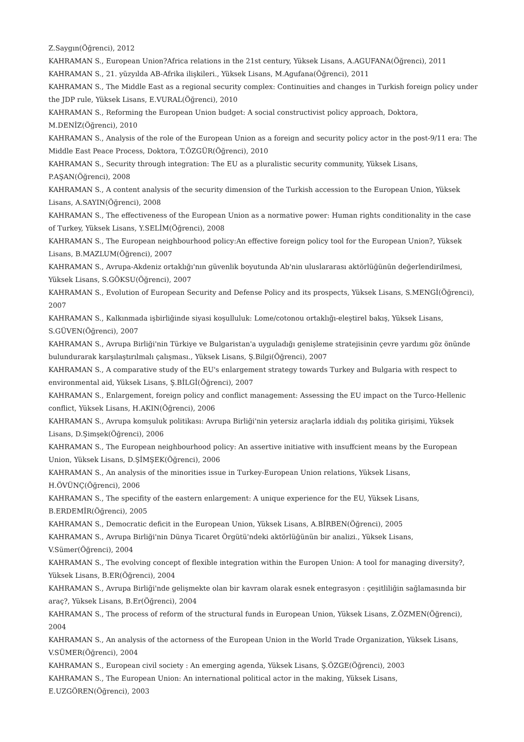Z.Saygın(Öğrenci), 2012
KAHRAMAN S., European Union?Africa relations in the 21st century, Yüksek Lisans, A.AGUFANA(Öğrenci), 2011
KAHRAMAN S., 21. yüzyılda AB-Afrika ilişkileri., Yüksek Lisans, M.Agufana(Öğrenci), 2011
KAHRAMAN S., The Middle East as a regional security complex: Continuities and changes in Turkish foreign policy under the JDP rule, Yüksek Lisans, E.VURAL(Öğrenci), 2010
KAHRAMAN S., Reforming the European Union budget: A social constructivist policy approach, Doktora, M.DENİZ(Öğrenci), 2010
KAHRAMAN S., Analysis of the role of the European Union as a foreign and security policy actor in the post-9/11 era: The Middle East Peace Process, Doktora, T.ÖZGÜR(Öğrenci), 2010
KAHRAMAN S., Security through integration: The EU as a pluralistic security community, Yüksek Lisans, P.AŞAN(Öğrenci), 2008
KAHRAMAN S., A content analysis of the security dimension of the Turkish accession to the European Union, Yüksek Lisans, A.SAYIN(Öğrenci), 2008
KAHRAMAN S., The effectiveness of the European Union as a normative power: Human rights conditionality in the case of Turkey, Yüksek Lisans, Y.SELİM(Öğrenci), 2008
KAHRAMAN S., The European neighbourhood policy:An effective foreign policy tool for the European Union?, Yüksek Lisans, B.MAZLUM(Öğrenci), 2007
KAHRAMAN S., Avrupa-Akdeniz ortaklığı'nın güvenlik boyutunda Ab'nin uluslararası aktörlüğünün değerlendirilmesi, Yüksek Lisans, S.GÖKSU(Öğrenci), 2007
KAHRAMAN S., Evolution of European Security and Defense Policy and its prospects, Yüksek Lisans, S.MENGİ(Öğrenci), 2007
KAHRAMAN S., Kalkınmada işbirliğinde siyasi koşulluluk: Lome/cotonou ortaklığı-eleştirel bakış, Yüksek Lisans, S.GÜVEN(Öğrenci), 2007
KAHRAMAN S., Avrupa Birliği'nin Türkiye ve Bulgaristan'a uyguladığı genişleme stratejisinin çevre yardımı göz önünde bulundurarak karşılaştırılmalı çalışması., Yüksek Lisans, Ş.Bilgi(Öğrenci), 2007
KAHRAMAN S., A comparative study of the EU's enlargement strategy towards Turkey and Bulgaria with respect to environmental aid, Yüksek Lisans, Ş.BİLGİ(Öğrenci), 2007
KAHRAMAN S., Enlargement, foreign policy and conflict management: Assessing the EU impact on the Turco-Hellenic conflict, Yüksek Lisans, H.AKIN(Öğrenci), 2006
KAHRAMAN S., Avrupa komşuluk politikası: Avrupa Birliği'nin yetersiz araçlarla iddialı dış politika girişimi, Yüksek Lisans, D.Şimşek(Öğrenci), 2006
KAHRAMAN S., The European neighbourhood policy: An assertive initiative with insuffcient means by the European Union, Yüksek Lisans, D.ŞİMŞEK(Öğrenci), 2006
KAHRAMAN S., An analysis of the minorities issue in Turkey-European Union relations, Yüksek Lisans, H.ÖVÜNÇ(Öğrenci), 2006
KAHRAMAN S., The specifity of the eastern enlargement: A unique experience for the EU, Yüksek Lisans, B.ERDEMİR(Öğrenci), 2005
KAHRAMAN S., Democratic deficit in the European Union, Yüksek Lisans, A.BİRBEN(Öğrenci), 2005
KAHRAMAN S., Avrupa Birliği'nin Dünya Ticaret Örgütü'ndeki aktörlüğünün bir analizi., Yüksek Lisans, V.Sümer(Öğrenci), 2004
KAHRAMAN S., The evolving concept of flexible integration within the Europen Union: A tool for managing diversity?, Yüksek Lisans, B.ER(Öğrenci), 2004
KAHRAMAN S., Avrupa Birliği'nde gelişmekte olan bir kavram olarak esnek entegrasyon : çeşitliliğin sağlamasında bir araç?, Yüksek Lisans, B.Er(Öğrenci), 2004
KAHRAMAN S., The process of reform of the structural funds in European Union, Yüksek Lisans, Z.ÖZMEN(Öğrenci), 2004
KAHRAMAN S., An analysis of the actorness of the European Union in the World Trade Organization, Yüksek Lisans, V.SÜMER(Öğrenci), 2004
KAHRAMAN S., European civil society : An emerging agenda, Yüksek Lisans, Ş.ÖZGE(Öğrenci), 2003
KAHRAMAN S., The European Union: An international political actor in the making, Yüksek Lisans, E.UZGÖREN(Öğrenci), 2003